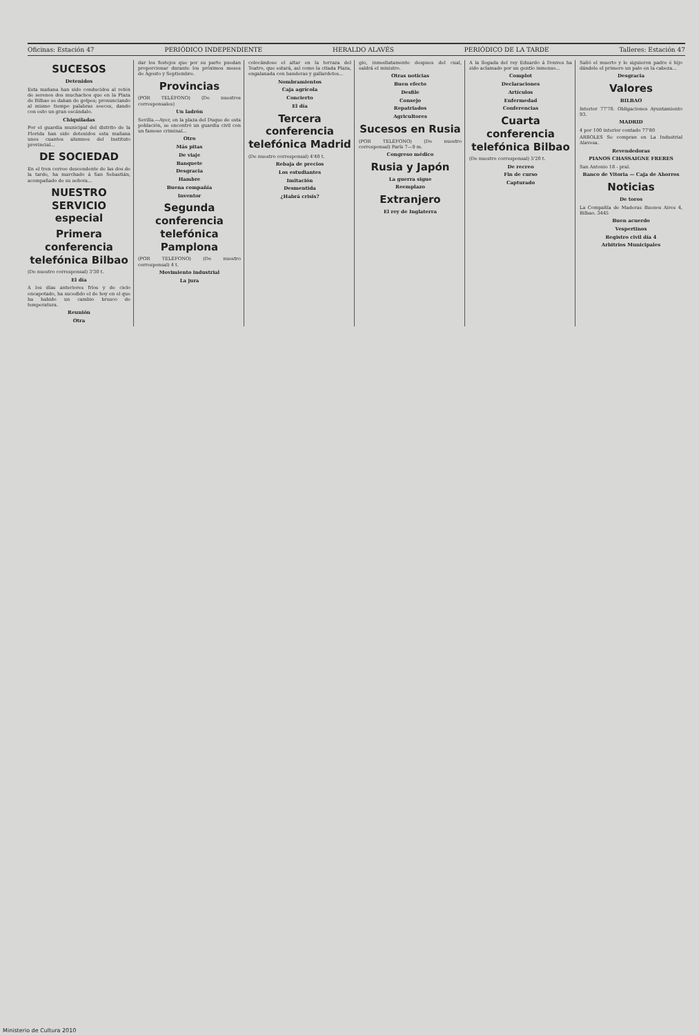Oficinas: Estación 47 PERIÓDICO INDEPENDIENTE HERALDO ALAVÉS PERIÓDICO DE LA TARDE Talleres: Estación 47
SUCESOS
Detenidos
Esta mañana han sido conducidos al retén de serenos dos muchachos que en la Plaza de Bilbao se daban de golpes; pronunciando al mismo tiempo palabras soeces, dando con esto un gran escándalo.
Chiquiladas
Por el guardia municipal del distrito de la Florida han sido detenidos esta mañana unos cuantos alumnos del Instituto provincial...
DE SOCIEDAD
En el tren correo descendente de las dos de la tarde, ha marchado á San Sebastián, acompañado de su señora...
NUESTRO SERVICIO especial
Primera conferencia telefónica Bilbao
(De nuestro corresponsal) 3'30 t.
El día
A los días anteriores fríos y de cielo encapotado, ha sucedido el de hoy en el que ha habido un cambio brusco de temperatura.
Reunión
Otra
dar los festejos que por su parte puedan proporcionar durante los próximos meses de Agosto y Septiembre.
Provincias
(POR TELÉFONO) (De nuestros corresponsales)
Un ladrón
Sevilla.—Ayer, en la plaza del Duque de esta población, se encontró un guardia civil con un famoso criminal...
Otro
Más pitas
De viaje
Banquete
Desgracia
Hambre
Buena compañía
Inventor
Segunda conferencia telefónica Pamplona
(POR TELÉFONO) (De nuestro corresponsal) 4 t.
Movimiento industrial
La jura
colocándose el altar en la terraza del Teatro, que estará, así como la citada Plaza, engalanada con banderas y gallardetes...
Nombramientos
Caja agrícola
Concierto
El día
Tercera conferencia telefónica Madrid
(De nuestro corresponsal) 4'40 t.
Rebaja de precios
Los estudiantes
Imitación
Desmentida
¿Habrá crisis?
gio, inmediatamente despues del cual, saldrá el ministro.
Otras noticias
Buen efecto
Desfile
Consejo
Repatriados
Agricultores
Sucesos en Rusia
(POR TELÉFONO) (De nuestro corresponsal) París 7—9 m.
Congreso médico
Rusia y Japón
La guerra sigue
Reemplazo
Extranjero
El rey de Inglaterra
A la llegada del rey Eduardo á Douves ha sido aclamado por un gentío inmenso...
Complot
Declaraciones
Artículos
Enfermedad
Conferencias
Cuarta conferencia telefónica Bilbao
(De nuestro corresponsal) 5'20 t.
De recreo
Fin de curso
Capturado
Salió el muerto y le siguieron padre é hijo dándole el primero un palo en la cabeza...
Desgracia
Valores
BILBAO
Interior 77'70. Obligaciones Ayuntamiento 93.
MADRID
4 por 100 interior contado 77'80
ARBOLES Se compran en La Industrial Alavesa.
Revendedoras
PIANOS CHASSAIGNE FRERES
San Antonio 18 - pral.
Banco de Vitoria — Caja de Ahorros
Noticias
De toros
La Compañía de Maderas Buenos Aires 4, Bilbao. 3445
Buen acuerdo
Vespertinos
Registro civil día 4
Arbitrios Municipales
Ministerio de Cultura 2010